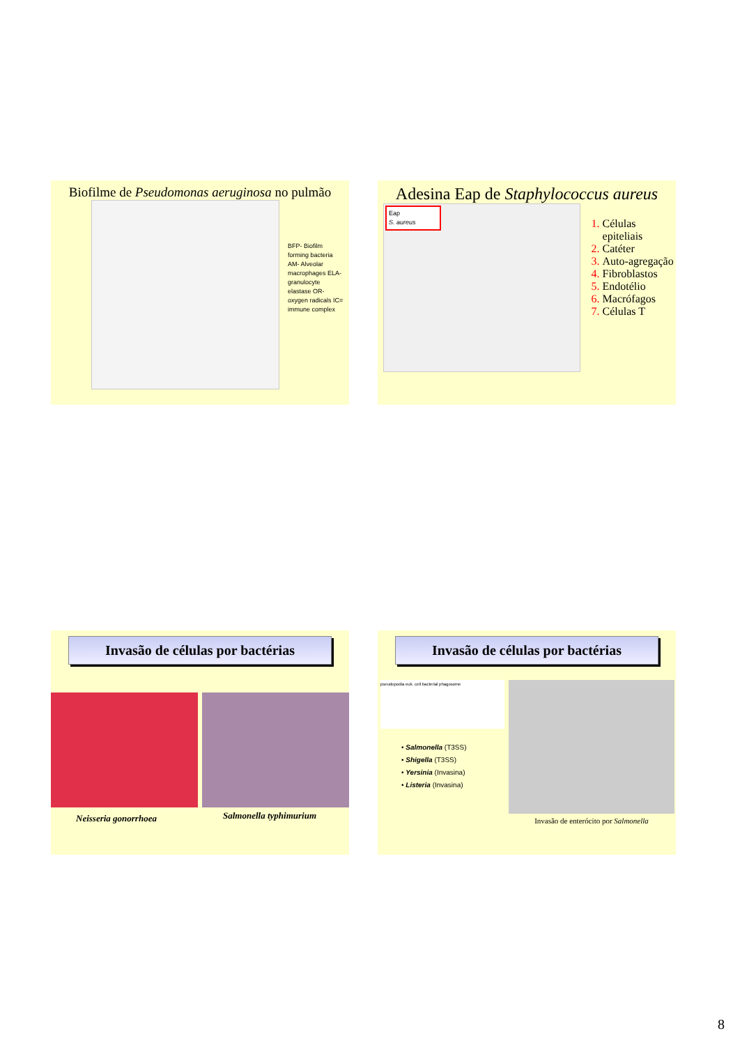Biofilme de Pseudomonas aeruginosa no pulmão
BFP- Biofilm forming bacteria AM- Alveolar macrophages ELA- granulocyte elastase OR- oxygen radicals IC= immune complex
Adesina Eap de Staphylococcus aureus
Eap
S. aureus
1. Células epiteliais
2. Catéter
3. Auto-agregação
4. Fibroblastos
5. Endotélio
6. Macrófagos
7. Células T
Invasão de células por bactérias
Neisseria gonorrhoea
Salmonella typhimurium
Invasão de células por bactérias
pseudopodia euk. cell bacterial phagosome
• Salmonella (T3SS)
• Shigella (T3SS)
• Yersinia (Invasina)
• Listeria (Invasina)
Invasão de enterócito por Salmonella
8